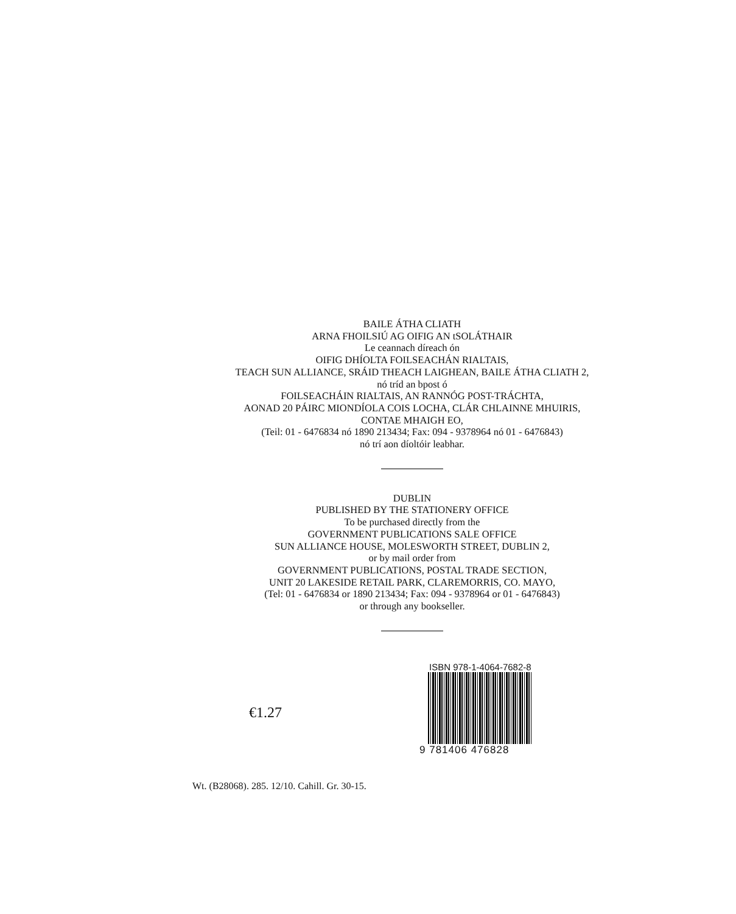BAILE ÁTHA CLIATH
ARNA FHOILSIÚ AG OIFIG AN tSOLÁTHAIR
Le ceannach díreach ón
OIFIG DHÍOLTA FOILSEACHÁN RIALTAIS,
TEACH SUN ALLIANCE, SRÁID THEACH LAIGHEAN, BAILE ÁTHA CLIATH 2,
nó tríd an bpost ó
FOILSEACHÁIN RIALTAIS, AN RANNÓG POST-TRÁCHTA,
AONAD 20 PÁIRC MIONDÍOLA COIS LOCHA, CLÁR CHLAINNE MHUIRIS,
CONTAE MHAIGH EO,
(Teil: 01 - 6476834 nó 1890 213434; Fax: 094 - 9378964 nó 01 - 6476843)
nó trí aon díoltóir leabhar.
DUBLIN
PUBLISHED BY THE STATIONERY OFFICE
To be purchased directly from the
GOVERNMENT PUBLICATIONS SALE OFFICE
SUN ALLIANCE HOUSE, MOLESWORTH STREET, DUBLIN 2,
or by mail order from
GOVERNMENT PUBLICATIONS, POSTAL TRADE SECTION,
UNIT 20 LAKESIDE RETAIL PARK, CLAREMORRIS, CO. MAYO,
(Tel: 01 - 6476834 or 1890 213434; Fax: 094 - 9378964 or 01 - 6476843)
or through any bookseller.
€1.27
ISBN 978-1-4064-7682-8
9 781406 476828
Wt. (B28068). 285. 12/10. Cahill. Gr. 30-15.